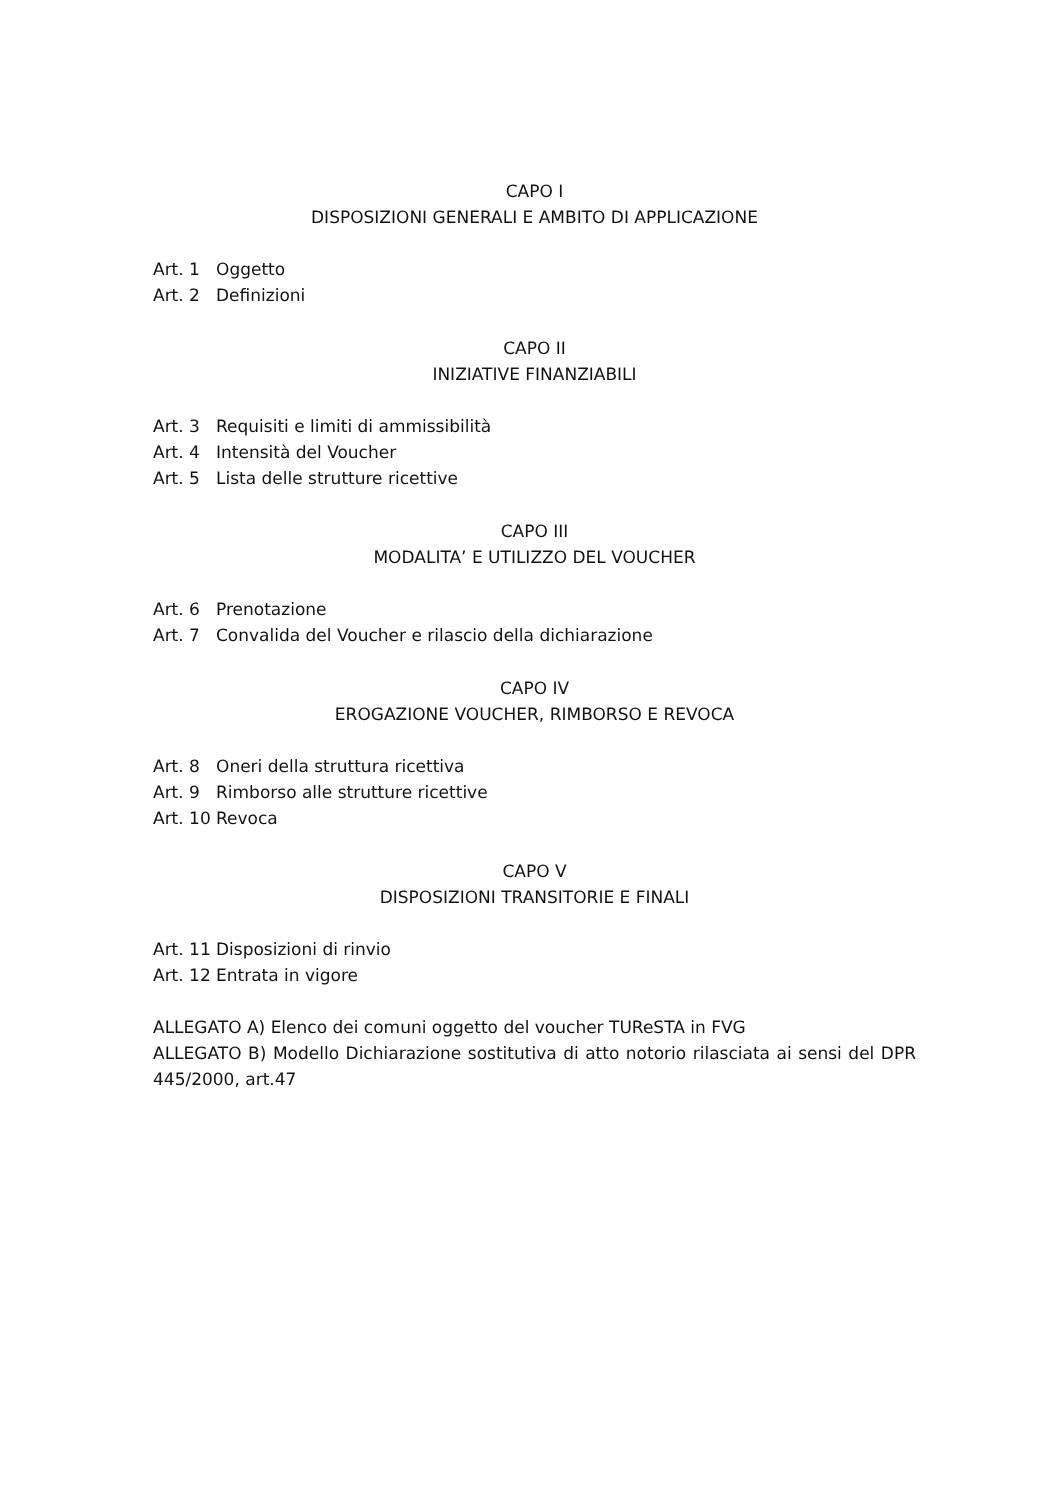CAPO I
DISPOSIZIONI GENERALI E AMBITO DI APPLICAZIONE
Art. 1 Oggetto
Art. 2 Definizioni
CAPO II
INIZIATIVE FINANZIABILI
Art. 3 Requisiti e limiti di ammissibilità
Art. 4 Intensità del Voucher
Art. 5 Lista delle strutture ricettive
CAPO III
MODALITA’ E UTILIZZO DEL VOUCHER
Art. 6 Prenotazione
Art. 7 Convalida del Voucher e rilascio della dichiarazione
CAPO IV
EROGAZIONE VOUCHER, RIMBORSO E REVOCA
Art. 8 Oneri della struttura ricettiva
Art. 9 Rimborso alle strutture ricettive
Art. 10 Revoca
CAPO V
DISPOSIZIONI TRANSITORIE E FINALI
Art. 11 Disposizioni di rinvio
Art. 12 Entrata in vigore
ALLEGATO A) Elenco dei comuni oggetto del voucher TUReSTA in FVG
ALLEGATO B) Modello Dichiarazione sostitutiva di atto notorio rilasciata ai sensi del DPR 445/2000, art.47